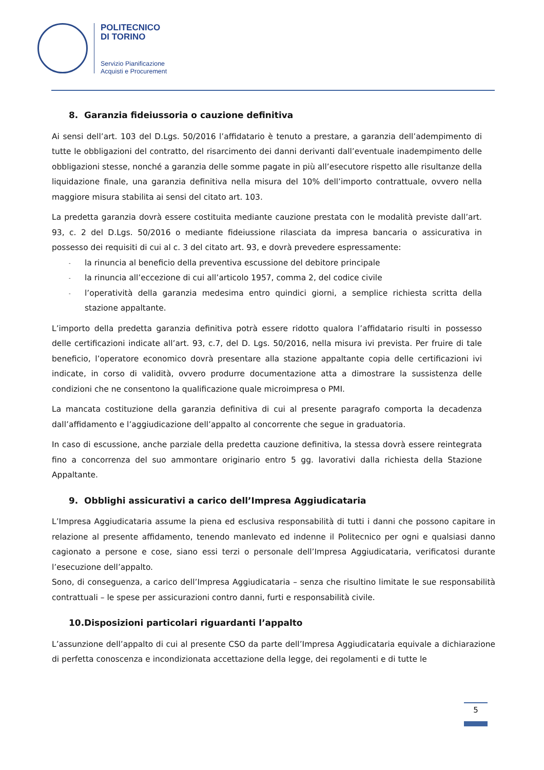POLITECNICO
DI TORINO
Servizio Pianificazione
Acquisti e Procurement
8. Garanzia fideiussoria o cauzione definitiva
Ai sensi dell’art. 103 del D.Lgs. 50/2016 l’affidatario è tenuto a prestare, a garanzia dell’adempimento di tutte le obbligazioni del contratto, del risarcimento dei danni derivanti dall’eventuale inadempimento delle obbligazioni stesse, nonché a garanzia delle somme pagate in più all’esecutore rispetto alle risultanze della liquidazione finale, una garanzia definitiva nella misura del 10% dell’importo contrattuale, ovvero nella maggiore misura stabilita ai sensi del citato art. 103.
La predetta garanzia dovrà essere costituita mediante cauzione prestata con le modalità previste dall’art. 93, c. 2 del D.Lgs. 50/2016 o mediante fideiussione rilasciata da impresa bancaria o assicurativa in possesso dei requisiti di cui al c. 3 del citato art. 93, e dovrà prevedere espressamente:
- la rinuncia al beneficio della preventiva escussione del debitore principale
- la rinuncia all’eccezione di cui all’articolo 1957, comma 2, del codice civile
- l’operatività della garanzia medesima entro quindici giorni, a semplice richiesta scritta della stazione appaltante.
L’importo della predetta garanzia definitiva potrà essere ridotto qualora l’affidatario risulti in possesso delle certificazioni indicate all’art. 93, c.7, del D. Lgs. 50/2016, nella misura ivi prevista. Per fruire di tale beneficio, l’operatore economico dovrà presentare alla stazione appaltante copia delle certificazioni ivi indicate, in corso di validità, ovvero produrre documentazione atta a dimostrare la sussistenza delle condizioni che ne consentono la qualificazione quale microimpresa o PMI.
La mancata costituzione della garanzia definitiva di cui al presente paragrafo comporta la decadenza dall’affidamento e l’aggiudicazione dell’appalto al concorrente che segue in graduatoria.
In caso di escussione, anche parziale della predetta cauzione definitiva, la stessa dovrà essere reintegrata fino a concorrenza del suo ammontare originario entro 5 gg. lavorativi dalla richiesta della Stazione Appaltante.
9. Obblighi assicurativi a carico dell’Impresa Aggiudicataria
L’Impresa Aggiudicataria assume la piena ed esclusiva responsabilità di tutti i danni che possono capitare in relazione al presente affidamento, tenendo manlevato ed indenne il Politecnico per ogni e qualsiasi danno cagionato a persone e cose, siano essi terzi o personale dell’Impresa Aggiudicataria, verificatosi durante l’esecuzione dell’appalto.
Sono, di conseguenza, a carico dell’Impresa Aggiudicataria – senza che risultino limitate le sue responsabilità contrattuali – le spese per assicurazioni contro danni, furti e responsabilità civile.
10.Disposizioni particolari riguardanti l’appalto
L’assunzione dell’appalto di cui al presente CSO da parte dell’Impresa Aggiudicataria equivale a dichiarazione di perfetta conoscenza e incondizionata accettazione della legge, dei regolamenti e di tutte le
5